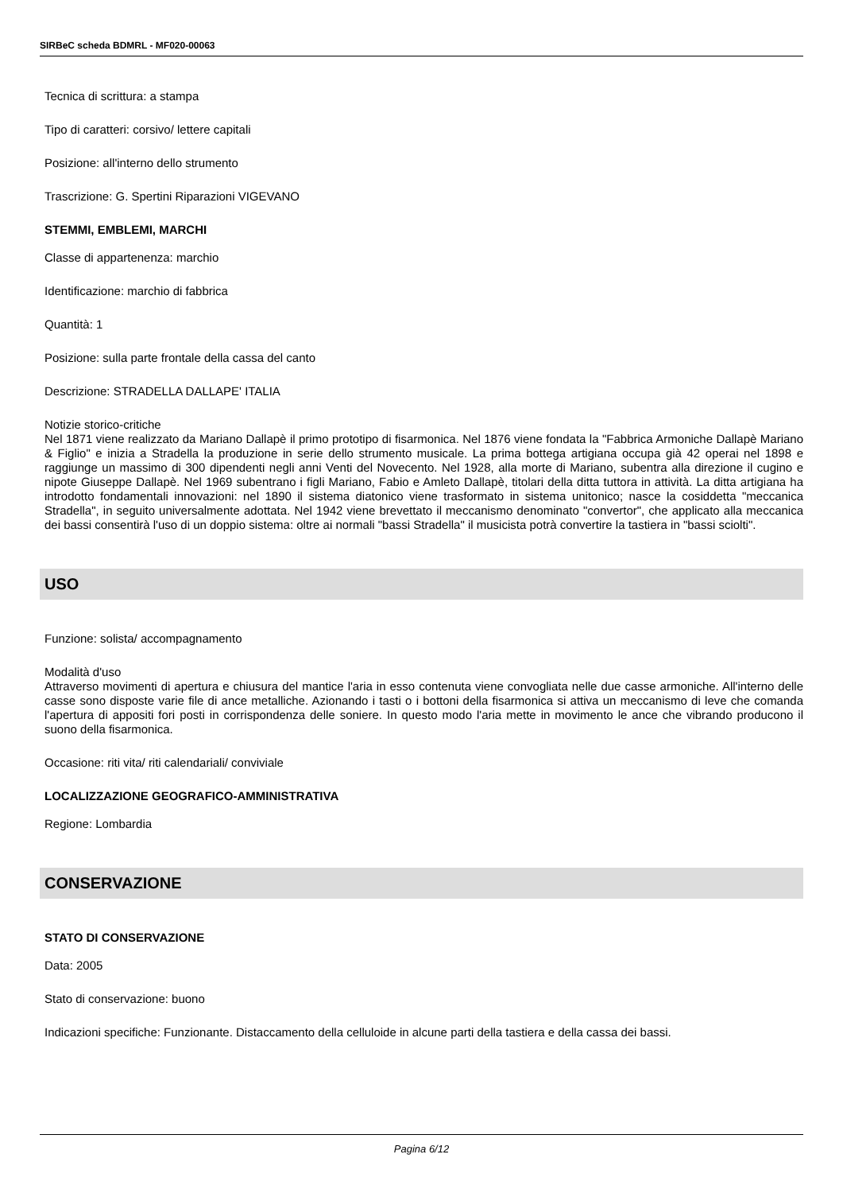SIRBeC scheda BDMRL - MF020-00063
Tecnica di scrittura: a stampa
Tipo di caratteri: corsivo/ lettere capitali
Posizione: all'interno dello strumento
Trascrizione: G. Spertini Riparazioni VIGEVANO
STEMMI, EMBLEMI, MARCHI
Classe di appartenenza: marchio
Identificazione: marchio di fabbrica
Quantità: 1
Posizione: sulla parte frontale della cassa del canto
Descrizione: STRADELLA DALLAPE' ITALIA
Notizie storico-critiche
Nel 1871 viene realizzato da Mariano Dallapè il primo prototipo di fisarmonica. Nel 1876 viene fondata la "Fabbrica Armoniche Dallapè Mariano & Figlio" e inizia a Stradella la produzione in serie dello strumento musicale. La prima bottega artigiana occupa già 42 operai nel 1898 e raggiunge un massimo di 300 dipendenti negli anni Venti del Novecento. Nel 1928, alla morte di Mariano, subentra alla direzione il cugino e nipote Giuseppe Dallapè. Nel 1969 subentrano i figli Mariano, Fabio e Amleto Dallapè, titolari della ditta tuttora in attività. La ditta artigiana ha introdotto fondamentali innovazioni: nel 1890 il sistema diatonico viene trasformato in sistema unitonico; nasce la cosiddetta "meccanica Stradella", in seguito universalmente adottata. Nel 1942 viene brevettato il meccanismo denominato "convertor", che applicato alla meccanica dei bassi consentirà l'uso di un doppio sistema: oltre ai normali "bassi Stradella" il musicista potrà convertire la tastiera in "bassi sciolti".
USO
Funzione: solista/ accompagnamento
Modalità d'uso
Attraverso movimenti di apertura e chiusura del mantice l'aria in esso contenuta viene convogliata nelle due casse armoniche. All'interno delle casse sono disposte varie file di ance metalliche. Azionando i tasti o i bottoni della fisarmonica si attiva un meccanismo di leve che comanda l'apertura di appositi fori posti in corrispondenza delle soniere. In questo modo l'aria mette in movimento le ance che vibrando producono il suono della fisarmonica.
Occasione: riti vita/ riti calendariali/ conviviale
LOCALIZZAZIONE GEOGRAFICO-AMMINISTRATIVA
Regione: Lombardia
CONSERVAZIONE
STATO DI CONSERVAZIONE
Data: 2005
Stato di conservazione: buono
Indicazioni specifiche: Funzionante. Distaccamento della celluloide in alcune parti della tastiera e della cassa dei bassi.
Pagina 6/12